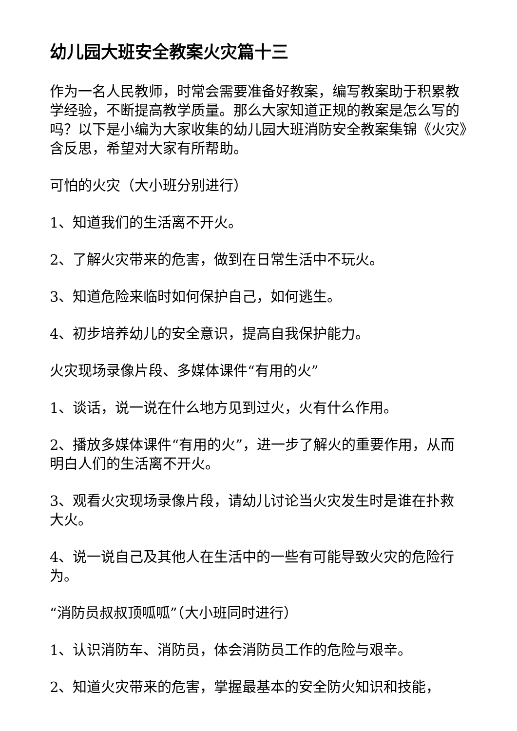幼儿园大班安全教案火灾篇十三
作为一名人民教师，时常会需要准备好教案，编写教案助于积累教学经验，不断提高教学质量。那么大家知道正规的教案是怎么写的吗？以下是小编为大家收集的幼儿园大班消防安全教案集锦《火灾》含反思，希望对大家有所帮助。
可怕的火灾（大小班分别进行）
1、知道我们的生活离不开火。
2、了解火灾带来的危害，做到在日常生活中不玩火。
3、知道危险来临时如何保护自己，如何逃生。
4、初步培养幼儿的安全意识，提高自我保护能力。
火灾现场录像片段、多媒体课件“有用的火”
1、谈话，说一说在什么地方见到过火，火有什么作用。
2、播放多媒体课件“有用的火”，进一步了解火的重要作用，从而明白人们的生活离不开火。
3、观看火灾现场录像片段，请幼儿讨论当火灾发生时是谁在扑救大火。
4、说一说自己及其他人在生活中的一些有可能导致火灾的危险行为。
“消防员叔叔顶呱呱”（大小班同时进行）
1、认识消防车、消防员，体会消防员工作的危险与艰辛。
2、知道火灾带来的危害，掌握最基本的安全防火知识和技能，